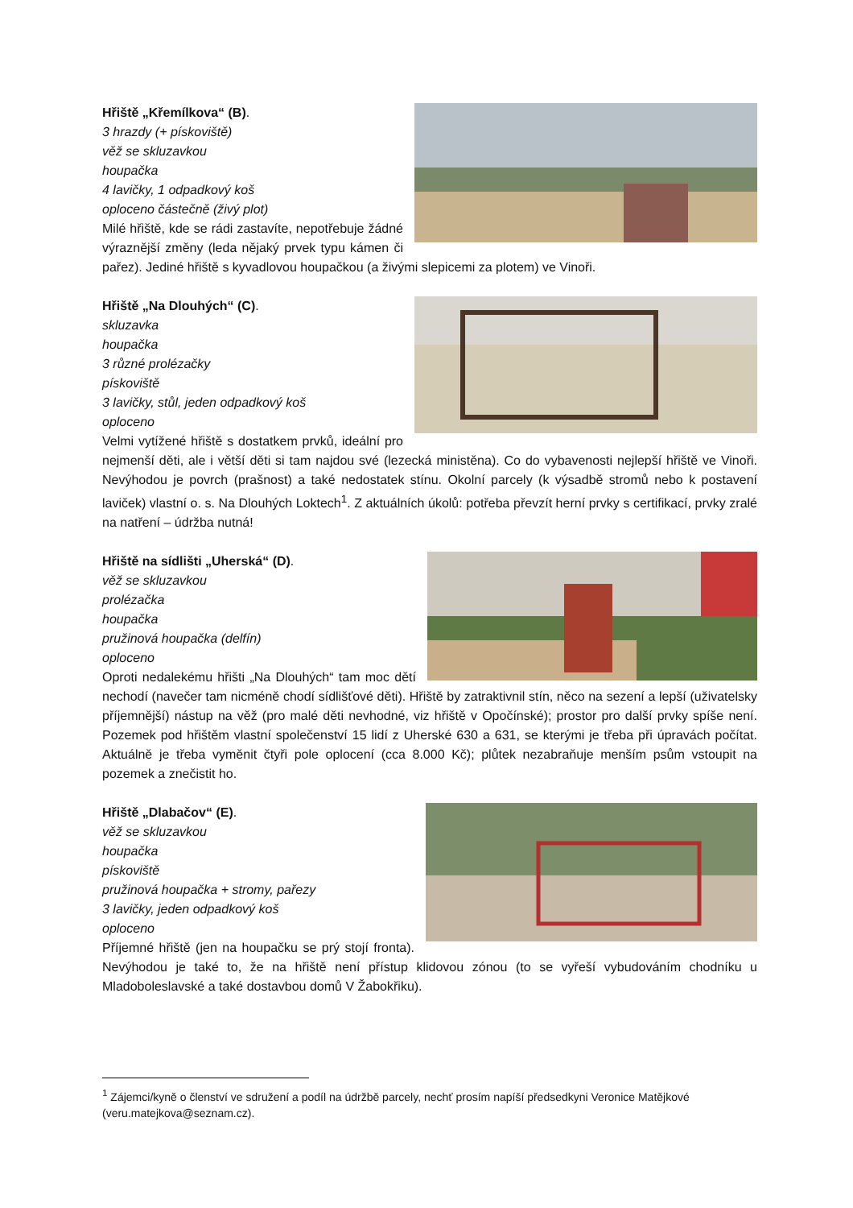Hřiště „Křemílkova“ (B).
3 hrazdy (+ pískoviště)
věž se skluzavkou
houpačka
4 lavičky, 1 odpadkový koš
oploceno částečně (živý plot)
Milé hřiště, kde se rádi zastavíte, nepotřebuje žádné výraznější změny (leda nějaký prvek typu kámen či pařez). Jediné hřiště s kyvadlovou houpačkou (a živými slepicemi za plotem) ve Vinoři.
Hřiště „Na Dlouhých“ (C).
skluzavka
houpačka
3 různé prolézačky
pískoviště
3 lavičky, stůl, jeden odpadkový koš
oploceno
Velmi vytížené hřiště s dostatkem prvků, ideální pro nejmenší děti, ale i větší děti si tam najdou své (lezecká ministěna). Co do vybavenosti nejlepší hřiště ve Vinoři. Nevýhodou je povrch (prašnost) a také nedostatek stínu. Okolní parcely (k výsadbě stromů nebo k postavení laviček) vlastní o. s. Na Dlouhých Loktech<sup>1</sup>. Z aktuálních úkolů: potřeba převzít herní prvky s certifikací, prvky zralé na natření – údržba nutná!
Hřiště na sídlišti „Uherská“ (D).
věž se skluzavkou
prolézačka
houpačka
pružinová houpačka (delfín)
oploceno
Oproti nedalekému hřišti „Na Dlouhých“ tam moc dětí nechodí (navečer tam nicméně chodí sídlišťové děti). Hřiště by zatraktivnil stín, něco na sezení a lepší (uživatelsky příjemnější) nástup na věž (pro malé děti nevhodné, viz hřiště v Opočínské); prostor pro další prvky spíše není. Pozemek pod hřištěm vlastní společenství 15 lidí z Uherské 630 a 631, se kterými je třeba při úpravách počítat. Aktuálně je třeba vyměnit čtyři pole oplocení (cca 8.000 Kč); plůtek nezabraňuje menším psům vstoupit na pozemek a znečistit ho.
Hřiště „Dlabačov“ (E).
věž se skluzavkou
houpačka
pískoviště
pružinová houpačka + stromy, pařezy
3 lavičky, jeden odpadkový koš
oploceno
Příjemné hřiště (jen na houpačku se prý stojí fronta). Nevýhodou je také to, že na hřiště není přístup klidovou zónou (to se vyřeší vybudováním chodníku u Mladoboleslavské a také dostavbou domů V Žabokřiku).
<sup>1</sup> Zájemci/kyně o členství ve sdružení a podíl na údržbě parcely, nechť prosím napíší předsedkyni Veronice Matějkové (veru.matejkova@seznam.cz).